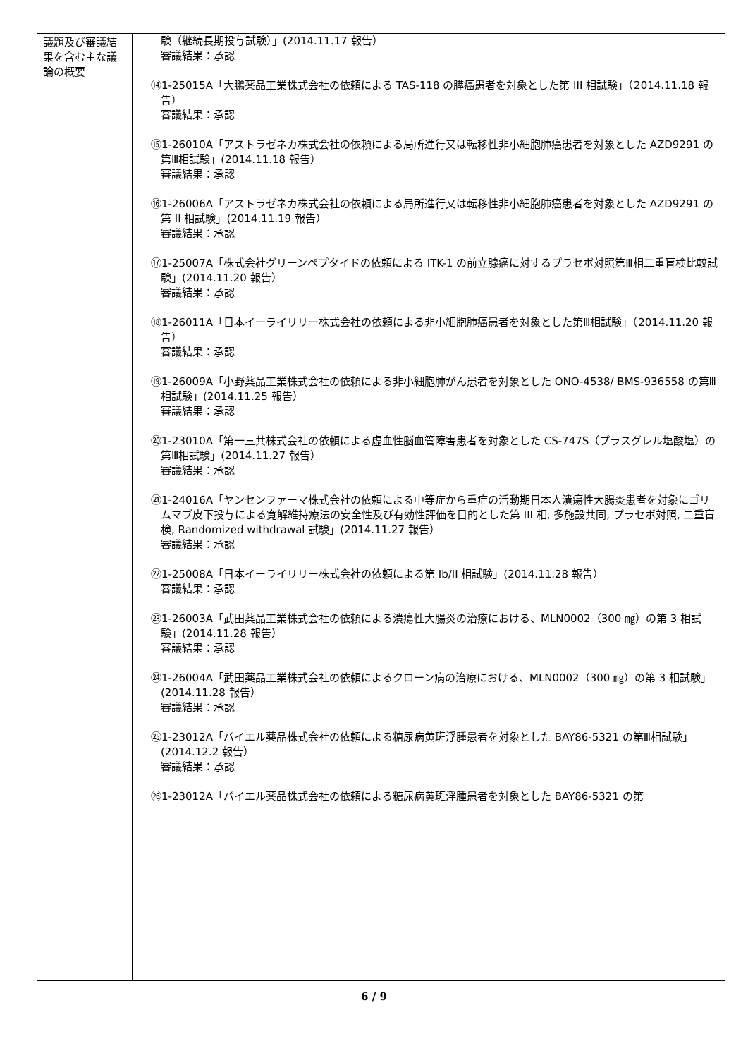| 議題及び審議結果を含む主な議論の概要 | 験（継続長期投与試験）」(2014.11.17 報告） 審議結果：承認 ⑭1-25015A「大鵬薬品工業株式会社の依頼による TAS-118 の膵癌患者を対象とした第 III 相試験」（2014.11.18 報告） 審議結果：承認 ⑮1-26010A「アストラゼネカ株式会社の依頼による局所進行又は転移性非小細胞肺癌患者を対象とした AZD9291 の第Ⅲ相試験」(2014.11.18 報告） 審議結果：承認 ⑯1-26006A「アストラゼネカ株式会社の依頼による局所進行又は転移性非小細胞肺癌患者を対象とした AZD9291 の第 II 相試験」(2014.11.19 報告） 審議結果：承認 ⑰1-25007A「株式会社グリーンペプタイドの依頼による ITK-1 の前立腺癌に対するプラセボ対照第Ⅲ相二重盲検比較試験」(2014.11.20 報告） 審議結果：承認 ⑱1-26011A「日本イーライリリー株式会社の依頼による非小細胞肺癌患者を対象とした第Ⅲ相試験」（2014.11.20 報告） 審議結果：承認 ⑲1-26009A「小野薬品工業株式会社の依頼による非小細胞肺がん患者を対象とした ONO-4538/ BMS-936558 の第Ⅲ相試験」(2014.11.25 報告） 審議結果：承認 ⑳1-23010A「第一三共株式会社の依頼による虚血性脳血管障害患者を対象とした CS-747S（プラスグレル塩酸塩）の第Ⅲ相試験」(2014.11.27 報告） 審議結果：承認 ㉑1-24016A「ヤンセンファーマ株式会社の依頼による中等症から重症の活動期日本人潰瘍性大腸炎患者を対象にゴリムマブ皮下投与による寛解維持療法の安全性及び有効性評価を目的とした第 III 相, 多施設共同, プラセボ対照, 二重盲検, Randomized withdrawal 試験」(2014.11.27 報告） 審議結果：承認 ㉒1-25008A「日本イーライリリー株式会社の依頼による第 Ib/II 相試験」(2014.11.28 報告） 審議結果：承認 ㉓1-26003A「武田薬品工業株式会社の依頼による潰瘍性大腸炎の治療における、MLN0002（300 ㎎）の第 3 相試験」(2014.11.28 報告） 審議結果：承認 ㉔1-26004A「武田薬品工業株式会社の依頼によるクローン病の治療における、MLN0002（300 ㎎）の第 3 相試験」(2014.11.28 報告） 審議結果：承認 ㉕1-23012A「バイエル薬品株式会社の依頼による糖尿病黄斑浮腫患者を対象とした BAY86-5321 の第Ⅲ相試験」(2014.12.2 報告） 審議結果：承認 ㉖1-23012A「バイエル薬品株式会社の依頼による糖尿病黄斑浮腫患者を対象とした BAY86-5321 の第 |
6 / 9